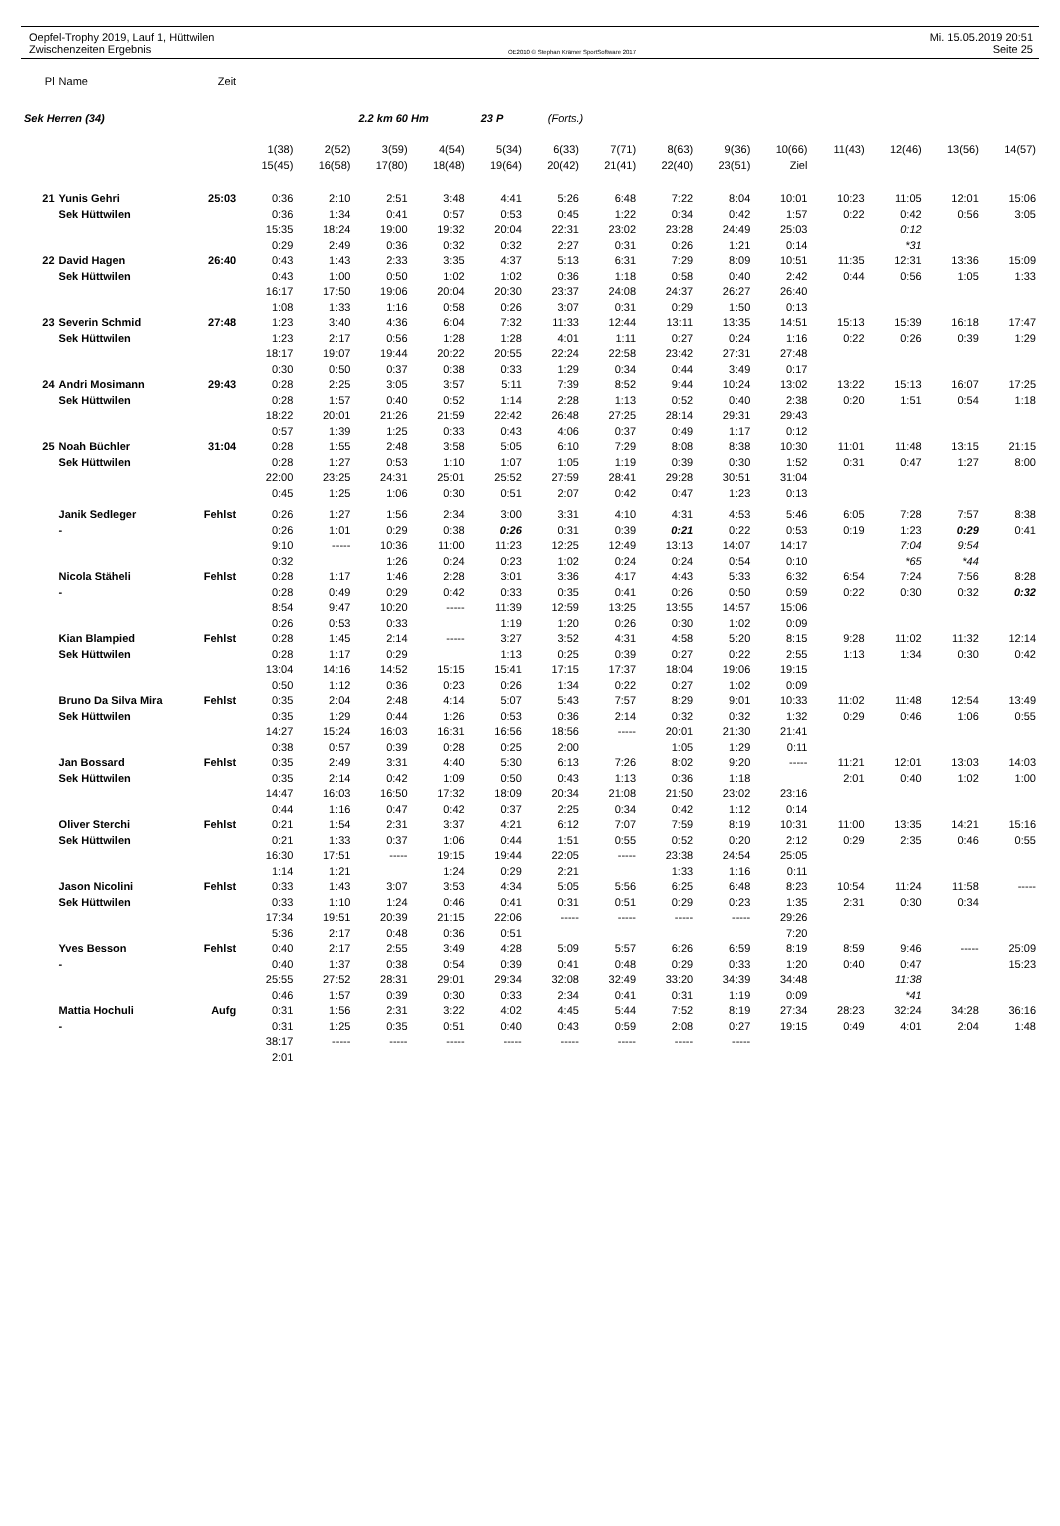Oepfel-Trophy 2019, Lauf 1, Hüttwilen Mi. 15.05.2019 20:51
Zwischenzeiten Ergebnis OE2010 © Stephan Krämer SportSoftware 2017 Seite 25
| Pl | Name | Zeit | | | | | | | | | | | | | | |
| Sek Herren (34) | | | | | 2.2 km 60 Hm | | 23 P | (Forts.) | | | | | | | | |
| | | | 1(38) | 2(52) | 3(59) | 4(54) | 5(34) | 6(33) | 7(71) | 8(63) | 9(36) | 10(66) | 11(43) | 12(46) | 13(56) | 14(57) |
| | | | 15(45) | 16(58) | 17(80) | 18(48) | 19(64) | 20(42) | 21(41) | 22(40) | 23(51) | Ziel | | | | |
| 21 | Yunis Gehri | 25:03 | 0:36 | 2:10 | 2:51 | 3:48 | 4:41 | 5:26 | 6:48 | 7:22 | 8:04 | 10:01 | 10:23 | 11:05 | 12:01 | 15:06 |
| | Sek Hüttwilen | | 0:36 | 1:34 | 0:41 | 0:57 | 0:53 | 0:45 | 1:22 | 0:34 | 0:42 | 1:57 | 0:22 | 0:42 | 0:56 | 3:05 |
| | | | 15:35 | 18:24 | 19:00 | 19:32 | 20:04 | 22:31 | 23:02 | 23:28 | 24:49 | 25:03 | | 0:12 | | |
| | | | 0:29 | 2:49 | 0:36 | 0:32 | 0:32 | 2:27 | 0:31 | 0:26 | 1:21 | 0:14 | | *31 | | |
| 22 | David Hagen | 26:40 | 0:43 | 1:43 | 2:33 | 3:35 | 4:37 | 5:13 | 6:31 | 7:29 | 8:09 | 10:51 | 11:35 | 12:31 | 13:36 | 15:09 |
| | Sek Hüttwilen | | 0:43 | 1:00 | 0:50 | 1:02 | 1:02 | 0:36 | 1:18 | 0:58 | 0:40 | 2:42 | 0:44 | 0:56 | 1:05 | 1:33 |
| | | | 16:17 | 17:50 | 19:06 | 20:04 | 20:30 | 23:37 | 24:08 | 24:37 | 26:27 | 26:40 | | | | |
| | | | 1:08 | 1:33 | 1:16 | 0:58 | 0:26 | 3:07 | 0:31 | 0:29 | 1:50 | 0:13 | | | | |
| 23 | Severin Schmid | 27:48 | 1:23 | 3:40 | 4:36 | 6:04 | 7:32 | 11:33 | 12:44 | 13:11 | 13:35 | 14:51 | 15:13 | 15:39 | 16:18 | 17:47 |
| | Sek Hüttwilen | | 1:23 | 2:17 | 0:56 | 1:28 | 1:28 | 4:01 | 1:11 | 0:27 | 0:24 | 1:16 | 0:22 | 0:26 | 0:39 | 1:29 |
| | | | 18:17 | 19:07 | 19:44 | 20:22 | 20:55 | 22:24 | 22:58 | 23:42 | 27:31 | 27:48 | | | | |
| | | | 0:30 | 0:50 | 0:37 | 0:38 | 0:33 | 1:29 | 0:34 | 0:44 | 3:49 | 0:17 | | | | |
| 24 | Andri Mosimann | 29:43 | 0:28 | 2:25 | 3:05 | 3:57 | 5:11 | 7:39 | 8:52 | 9:44 | 10:24 | 13:02 | 13:22 | 15:13 | 16:07 | 17:25 |
| | Sek Hüttwilen | | 0:28 | 1:57 | 0:40 | 0:52 | 1:14 | 2:28 | 1:13 | 0:52 | 0:40 | 2:38 | 0:20 | 1:51 | 0:54 | 1:18 |
| | | | 18:22 | 20:01 | 21:26 | 21:59 | 22:42 | 26:48 | 27:25 | 28:14 | 29:31 | 29:43 | | | | |
| | | | 0:57 | 1:39 | 1:25 | 0:33 | 0:43 | 4:06 | 0:37 | 0:49 | 1:17 | 0:12 | | | | |
| 25 | Noah Büchler | 31:04 | 0:28 | 1:55 | 2:48 | 3:58 | 5:05 | 6:10 | 7:29 | 8:08 | 8:38 | 10:30 | 11:01 | 11:48 | 13:15 | 21:15 |
| | Sek Hüttwilen | | 0:28 | 1:27 | 0:53 | 1:10 | 1:07 | 1:05 | 1:19 | 0:39 | 0:30 | 1:52 | 0:31 | 0:47 | 1:27 | 8:00 |
| | | | 22:00 | 23:25 | 24:31 | 25:01 | 25:52 | 27:59 | 28:41 | 29:28 | 30:51 | 31:04 | | | | |
| | | | 0:45 | 1:25 | 1:06 | 0:30 | 0:51 | 2:07 | 0:42 | 0:47 | 1:23 | 0:13 | | | | |
| | Janik Sedleger | Fehlst | 0:26 | 1:27 | 1:56 | 2:34 | 3:00 | 3:31 | 4:10 | 4:31 | 4:53 | 5:46 | 6:05 | 7:28 | 7:57 | 8:38 |
| | - | | 0:26 | 1:01 | 0:29 | 0:38 | 0:26 | 0:31 | 0:39 | 0:21 | 0:22 | 0:53 | 0:19 | 1:23 | 0:29 | 0:41 |
| | | | 9:10 | ----- | 10:36 | 11:00 | 11:23 | 12:25 | 12:49 | 13:13 | 14:07 | 14:17 | | 7:04 | 9:54 | |
| | | | 0:32 | | 1:26 | 0:24 | 0:23 | 1:02 | 0:24 | 0:24 | 0:54 | 0:10 | | *65 | *44 | |
| | Nicola Stäheli | Fehlst | 0:28 | 1:17 | 1:46 | 2:28 | 3:01 | 3:36 | 4:17 | 4:43 | 5:33 | 6:32 | 6:54 | 7:24 | 7:56 | 8:28 |
| | - | | 0:28 | 0:49 | 0:29 | 0:42 | 0:33 | 0:35 | 0:41 | 0:26 | 0:50 | 0:59 | 0:22 | 0:30 | 0:32 | 0:32 |
| | | | 8:54 | 9:47 | 10:20 | ----- | 11:39 | 12:59 | 13:25 | 13:55 | 14:57 | 15:06 | | | | |
| | | | 0:26 | 0:53 | 0:33 | | 1:19 | 1:20 | 0:26 | 0:30 | 1:02 | 0:09 | | | | |
| | Kian Blampied | Fehlst | 0:28 | 1:45 | 2:14 | ----- | 3:27 | 3:52 | 4:31 | 4:58 | 5:20 | 8:15 | 9:28 | 11:02 | 11:32 | 12:14 |
| | Sek Hüttwilen | | 0:28 | 1:17 | 0:29 | | 1:13 | 0:25 | 0:39 | 0:27 | 0:22 | 2:55 | 1:13 | 1:34 | 0:30 | 0:42 |
| | | | 13:04 | 14:16 | 14:52 | 15:15 | 15:41 | 17:15 | 17:37 | 18:04 | 19:06 | 19:15 | | | | |
| | | | 0:50 | 1:12 | 0:36 | 0:23 | 0:26 | 1:34 | 0:22 | 0:27 | 1:02 | 0:09 | | | | |
| | Bruno Da Silva Mira | Fehlst | 0:35 | 2:04 | 2:48 | 4:14 | 5:07 | 5:43 | 7:57 | 8:29 | 9:01 | 10:33 | 11:02 | 11:48 | 12:54 | 13:49 |
| | Sek Hüttwilen | | 0:35 | 1:29 | 0:44 | 1:26 | 0:53 | 0:36 | 2:14 | 0:32 | 0:32 | 1:32 | 0:29 | 0:46 | 1:06 | 0:55 |
| | | | 14:27 | 15:24 | 16:03 | 16:31 | 16:56 | 18:56 | ----- | 20:01 | 21:30 | 21:41 | | | | |
| | | | 0:38 | 0:57 | 0:39 | 0:28 | 0:25 | 2:00 | | 1:05 | 1:29 | 0:11 | | | | |
| | Jan Bossard | Fehlst | 0:35 | 2:49 | 3:31 | 4:40 | 5:30 | 6:13 | 7:26 | 8:02 | 9:20 | ----- | 11:21 | 12:01 | 13:03 | 14:03 |
| | Sek Hüttwilen | | 0:35 | 2:14 | 0:42 | 1:09 | 0:50 | 0:43 | 1:13 | 0:36 | 1:18 | | 2:01 | 0:40 | 1:02 | 1:00 |
| | | | 14:47 | 16:03 | 16:50 | 17:32 | 18:09 | 20:34 | 21:08 | 21:50 | 23:02 | 23:16 | | | | |
| | | | 0:44 | 1:16 | 0:47 | 0:42 | 0:37 | 2:25 | 0:34 | 0:42 | 1:12 | 0:14 | | | | |
| | Oliver Sterchi | Fehlst | 0:21 | 1:54 | 2:31 | 3:37 | 4:21 | 6:12 | 7:07 | 7:59 | 8:19 | 10:31 | 11:00 | 13:35 | 14:21 | 15:16 |
| | Sek Hüttwilen | | 0:21 | 1:33 | 0:37 | 1:06 | 0:44 | 1:51 | 0:55 | 0:52 | 0:20 | 2:12 | 0:29 | 2:35 | 0:46 | 0:55 |
| | | | 16:30 | 17:51 | ----- | 19:15 | 19:44 | 22:05 | ----- | 23:38 | 24:54 | 25:05 | | | | |
| | | | 1:14 | 1:21 | | 1:24 | 0:29 | 2:21 | | 1:33 | 1:16 | 0:11 | | | | |
| | Jason Nicolini | Fehlst | 0:33 | 1:43 | 3:07 | 3:53 | 4:34 | 5:05 | 5:56 | 6:25 | 6:48 | 8:23 | 10:54 | 11:24 | 11:58 | ----- |
| | Sek Hüttwilen | | 0:33 | 1:10 | 1:24 | 0:46 | 0:41 | 0:31 | 0:51 | 0:29 | 0:23 | 1:35 | 2:31 | 0:30 | 0:34 | |
| | | | 17:34 | 19:51 | 20:39 | 21:15 | 22:06 | ----- | ----- | ----- | ----- | 29:26 | | | | |
| | | | 5:36 | 2:17 | 0:48 | 0:36 | 0:51 | | | | | 7:20 | | | | |
| | Yves Besson | Fehlst | 0:40 | 2:17 | 2:55 | 3:49 | 4:28 | 5:09 | 5:57 | 6:26 | 6:59 | 8:19 | 8:59 | 9:46 | ----- | 25:09 |
| | - | | 0:40 | 1:37 | 0:38 | 0:54 | 0:39 | 0:41 | 0:48 | 0:29 | 0:33 | 1:20 | 0:40 | 0:47 | | 15:23 |
| | | | 25:55 | 27:52 | 28:31 | 29:01 | 29:34 | 32:08 | 32:49 | 33:20 | 34:39 | 34:48 | | 11:38 | | |
| | | | 0:46 | 1:57 | 0:39 | 0:30 | 0:33 | 2:34 | 0:41 | 0:31 | 1:19 | 0:09 | | *41 | | |
| | Mattia Hochuli | Aufg | 0:31 | 1:56 | 2:31 | 3:22 | 4:02 | 4:45 | 5:44 | 7:52 | 8:19 | 27:34 | 28:23 | 32:24 | 34:28 | 36:16 |
| | - | | 0:31 | 1:25 | 0:35 | 0:51 | 0:40 | 0:43 | 0:59 | 2:08 | 0:27 | 19:15 | 0:49 | 4:01 | 2:04 | 1:48 |
| | | | 38:17 | ----- | ----- | ----- | ----- | ----- | ----- | ----- | ----- | | | | | |
| | | | 2:01 | | | | | | | | | | | | | |